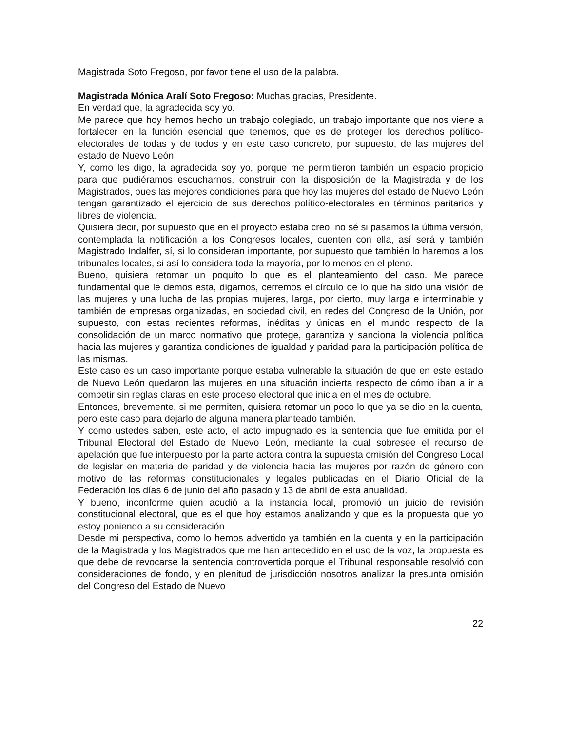Magistrada Soto Fregoso, por favor tiene el uso de la palabra.
Magistrada Mónica Aralí Soto Fregoso: Muchas gracias, Presidente.
En verdad que, la agradecida soy yo.
Me parece que hoy hemos hecho un trabajo colegiado, un trabajo importante que nos viene a fortalecer en la función esencial que tenemos, que es de proteger los derechos político-electorales de todas y de todos y en este caso concreto, por supuesto, de las mujeres del estado de Nuevo León.
Y, como les digo, la agradecida soy yo, porque me permitieron también un espacio propicio para que pudiéramos escucharnos, construir con la disposición de la Magistrada y de los Magistrados, pues las mejores condiciones para que hoy las mujeres del estado de Nuevo León tengan garantizado el ejercicio de sus derechos político-electorales en términos paritarios y libres de violencia.
Quisiera decir, por supuesto que en el proyecto estaba creo, no sé si pasamos la última versión, contemplada la notificación a los Congresos locales, cuenten con ella, así será y también Magistrado Indalfer, sí, si lo consideran importante, por supuesto que también lo haremos a los tribunales locales, si así lo considera toda la mayoría, por lo menos en el pleno.
Bueno, quisiera retomar un poquito lo que es el planteamiento del caso. Me parece fundamental que le demos esta, digamos, cerremos el círculo de lo que ha sido una visión de las mujeres y una lucha de las propias mujeres, larga, por cierto, muy larga e interminable y también de empresas organizadas, en sociedad civil, en redes del Congreso de la Unión, por supuesto, con estas recientes reformas, inéditas y únicas en el mundo respecto de la consolidación de un marco normativo que protege, garantiza y sanciona la violencia política hacia las mujeres y garantiza condiciones de igualdad y paridad para la participación política de las mismas.
Este caso es un caso importante porque estaba vulnerable la situación de que en este estado de Nuevo León quedaron las mujeres en una situación incierta respecto de cómo iban a ir a competir sin reglas claras en este proceso electoral que inicia en el mes de octubre.
Entonces, brevemente, si me permiten, quisiera retomar un poco lo que ya se dio en la cuenta, pero este caso para dejarlo de alguna manera planteado también.
Y como ustedes saben, este acto, el acto impugnado es la sentencia que fue emitida por el Tribunal Electoral del Estado de Nuevo León, mediante la cual sobresee el recurso de apelación que fue interpuesto por la parte actora contra la supuesta omisión del Congreso Local de legislar en materia de paridad y de violencia hacia las mujeres por razón de género con motivo de las reformas constitucionales y legales publicadas en el Diario Oficial de la Federación los días 6 de junio del año pasado y 13 de abril de esta anualidad.
Y bueno, inconforme quien acudió a la instancia local, promovió un juicio de revisión constitucional electoral, que es el que hoy estamos analizando y que es la propuesta que yo estoy poniendo a su consideración.
Desde mi perspectiva, como lo hemos advertido ya también en la cuenta y en la participación de la Magistrada y los Magistrados que me han antecedido en el uso de la voz, la propuesta es que debe de revocarse la sentencia controvertida porque el Tribunal responsable resolvió con consideraciones de fondo, y en plenitud de jurisdicción nosotros analizar la presunta omisión del Congreso del Estado de Nuevo
22